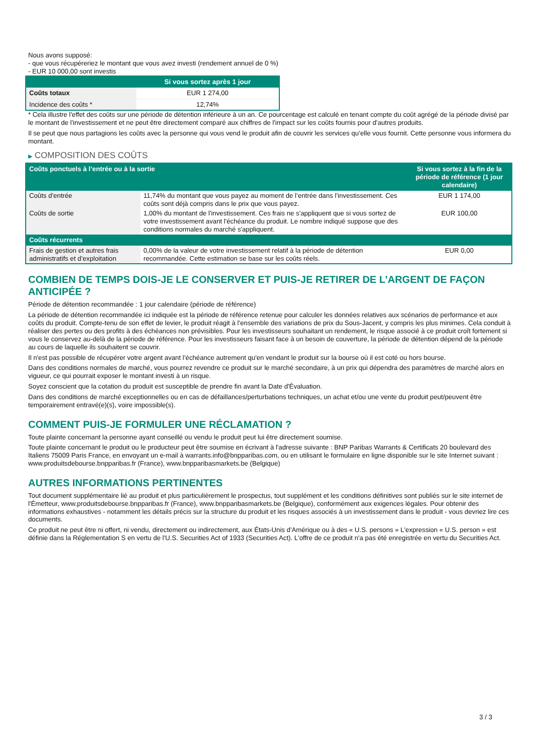Nous avons supposé:
- que vous récupéreriez le montant que vous avez investi (rendement annuel de 0 %)
- EUR 10 000,00 sont investis
| | Si vous sortez après 1 jour |
| --- | --- |
| Coûts totaux | EUR 1 274,00 |
| Incidence des coûts * | 12,74% |
* Cela illustre l'effet des coûts sur une période de détention inférieure à un an. Ce pourcentage est calculé en tenant compte du coût agrégé de la période divisé par le montant de l'investissement et ne peut être directement comparé aux chiffres de l'impact sur les coûts fournis pour d'autres produits.
Il se peut que nous partagions les coûts avec la personne qui vous vend le produit afin de couvrir les services qu’elle vous fournit. Cette personne vous informera du montant.
▶ COMPOSITION DES COÛTS
| Coûts ponctuels à l’entrée ou à la sortie | | Si vous sortez à la fin de la période de référence (1 jour calendaire) |
| --- | --- | --- |
| Coûts d'entrée | 11,74% du montant que vous payez au moment de l’entrée dans l’investissement. Ces coûts sont déjà compris dans le prix que vous payez. | EUR 1 174,00 |
| Coûts de sortie | 1,00% du montant de l'investissement. Ces frais ne s'appliquent que si vous sortez de votre investissement avant l'échéance du produit. Le nombre indiqué suppose que des conditions normales du marché s'appliquent. | EUR 100,00 |
| Coûts récurrents | | |
| Frais de gestion et autres frais administratifs et d’exploitation | 0,00% de la valeur de votre investissement relatif à la période de détention recommandée. Cette estimation se base sur les coûts réels. | EUR 0,00 |
COMBIEN DE TEMPS DOIS-JE LE CONSERVER ET PUIS-JE RETIRER DE L’ARGENT DE FAÇON ANTICIPÉE ?
Période de détention recommandée : 1 jour calendaire (période de référence)
La période de détention recommandée ici indiquée est la période de référence retenue pour calculer les données relatives aux scénarios de performance et aux coûts du produit. Compte-tenu de son effet de levier, le produit réagit à l’ensemble des variations de prix du Sous-Jacent, y compris les plus minimes. Cela conduit à réaliser des pertes ou des profits à des échéances non prévisibles. Pour les investisseurs souhaitant un rendement, le risque associé à ce produit croît fortement si vous le conservez au-delà de la période de référence. Pour les investisseurs faisant face à un besoin de couverture, la période de détention dépend de la période au cours de laquelle ils souhaitent se couvrir.
Il n'est pas possible de récupérer votre argent avant l’échéance autrement qu'en vendant le produit sur la bourse où il est coté ou hors bourse.
Dans des conditions normales de marché, vous pourrez revendre ce produit sur le marché secondaire, à un prix qui dépendra des paramètres de marché alors en vigueur, ce qui pourrait exposer le montant investi à un risque.
Soyez conscient que la cotation du produit est susceptible de prendre fin avant la Date d'Évaluation.
Dans des conditions de marché exceptionnelles ou en cas de défaillances/perturbations techniques, un achat et/ou une vente du produit peut/peuvent être temporairement entravé(e)(s), voire impossible(s).
COMMENT PUIS-JE FORMULER UNE RÉCLAMATION ?
Toute plainte concernant la personne ayant conseillé ou vendu le produit peut lui être directement soumise.
Toute plainte concernant le produit ou le producteur peut être soumise en écrivant à l'adresse suivante : BNP Paribas Warrants & Certificats 20 boulevard des Italiens 75009 Paris France, en envoyant un e-mail à warrants.info@bnpparibas.com, ou en utilisant le formulaire en ligne disponible sur le site Internet suivant : www.produitsdebourse.bnpparibas.fr (France), www.bnpparibasmarkets.be (Belgique)
AUTRES INFORMATIONS PERTINENTES
Tout document supplémentaire lié au produit et plus particulièrement le prospectus, tout supplément et les conditions définitives sont publiés sur le site internet de l'Émetteur, www.produitsdebourse.bnpparibas.fr (France), www.bnpparibasmarkets.be (Belgique), conformément aux exigences légales. Pour obtenir des informations exhaustives - notamment les détails précis sur la structure du produit et les risques associés à un investissement dans le produit - vous devriez lire ces documents.
Ce produit ne peut être ni offert, ni vendu, directement ou indirectement, aux États-Unis d'Amérique ou à des « U.S. persons » L'expression « U.S. person » est définie dans la Réglementation S en vertu de l'U.S. Securities Act of 1933 (Securities Act). L'offre de ce produit n'a pas été enregistrée en vertu du Securities Act.
3 / 3